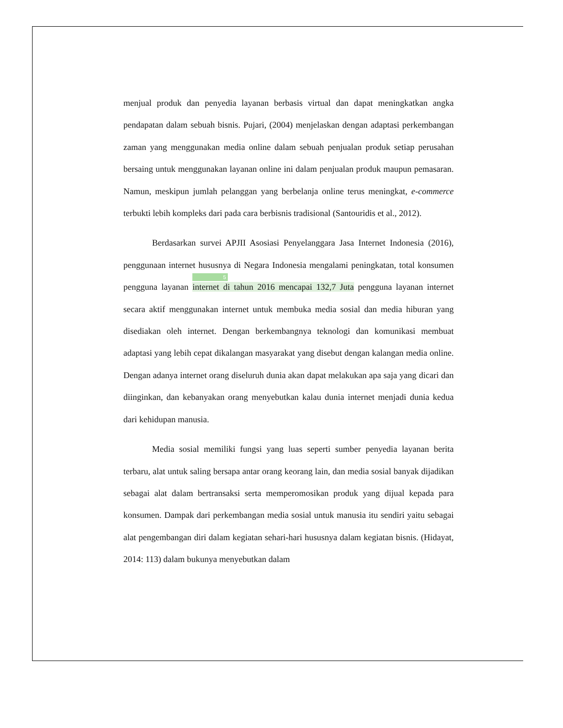menjual produk dan penyedia layanan berbasis virtual dan dapat meningkatkan angka pendapatan dalam sebuah bisnis. Pujari, (2004) menjelaskan dengan adaptasi perkembangan zaman yang menggunakan media online dalam sebuah penjualan produk setiap perusahan bersaing untuk menggunakan layanan online ini dalam penjualan produk maupun pemasaran. Namun, meskipun jumlah pelanggan yang berbelanja online terus meningkat, e-commerce terbukti lebih kompleks dari pada cara berbisnis tradisional (Santouridis et al., 2012).
Berdasarkan survei APJII Asosiasi Penyelanggara Jasa Internet Indonesia (2016), penggunaan internet husus­nya di Negara Indonesia mengalami peningkatan, total konsumen pengguna layanan
5
internet di tahun 2016 mencapai 132,7 Juta pengguna layanan internet secara aktif menggunakan internet untuk membuka media sosial dan media hiburan yang disediakan oleh internet. Dengan berkembangnya teknologi dan komunikasi membuat adaptasi yang lebih cepat dikalangan masyarakat yang disebut dengan kalangan media online. Dengan adanya internet orang diseluruh dunia akan dapat melakukan apa saja yang dicari dan diinginkan, dan kebanyakan orang menyebutkan kalau dunia internet menjadi dunia kedua dari kehidupan manusia.
Media sosial memiliki fungsi yang luas seperti sumber penyedia layanan berita terbaru, alat untuk saling bersapa antar orang keorang lain, dan media sosial banyak dijadikan sebagai alat dalam bertransaksi serta memperomosikan produk yang dijual kepada para konsumen. Dampak dari perkembangan media sosial untuk manusia itu sendiri yaitu sebagai alat pengembangan diri dalam kegiatan sehari-hari hususnya dalam kegiatan bisnis. (Hidayat, 2014: 113) dalam bukunya menyebutkan dalam